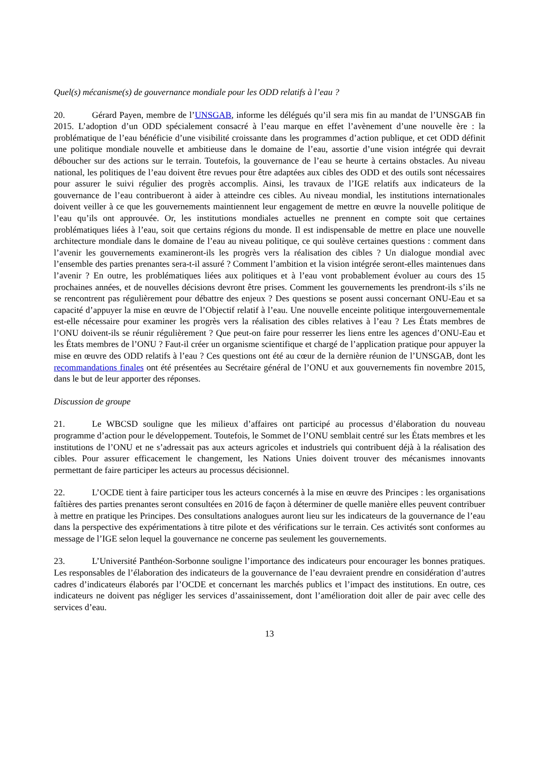Quel(s) mécanisme(s) de gouvernance mondiale pour les ODD relatifs à l’eau ?
20. Gérard Payen, membre de l’UNSGAB, informe les délégués qu’il sera mis fin au mandat de l’UNSGAB fin 2015. L’adoption d’un ODD spécialement consacré à l’eau marque en effet l’avènement d’une nouvelle ère : la problématique de l’eau bénéficie d’une visibilité croissante dans les programmes d’action publique, et cet ODD définit une politique mondiale nouvelle et ambitieuse dans le domaine de l’eau, assortie d’une vision intégrée qui devrait déboucher sur des actions sur le terrain. Toutefois, la gouvernance de l’eau se heurte à certains obstacles. Au niveau national, les politiques de l’eau doivent être revues pour être adaptées aux cibles des ODD et des outils sont nécessaires pour assurer le suivi régulier des progrès accomplis. Ainsi, les travaux de l’IGE relatifs aux indicateurs de la gouvernance de l’eau contribueront à aider à atteindre ces cibles. Au niveau mondial, les institutions internationales doivent veiller à ce que les gouvernements maintiennent leur engagement de mettre en œuvre la nouvelle politique de l’eau qu’ils ont approuvée. Or, les institutions mondiales actuelles ne prennent en compte soit que certaines problématiques liées à l’eau, soit que certains régions du monde. Il est indispensable de mettre en place une nouvelle architecture mondiale dans le domaine de l’eau au niveau politique, ce qui soulève certaines questions : comment dans l’avenir les gouvernements examineront-ils les progrès vers la réalisation des cibles ? Un dialogue mondial avec l’ensemble des parties prenantes sera-t-il assuré ? Comment l’ambition et la vision intégrée seront-elles maintenues dans l’avenir ? En outre, les problématiques liées aux politiques et à l’eau vont probablement évoluer au cours des 15 prochaines années, et de nouvelles décisions devront être prises. Comment les gouvernements les prendront-ils s’ils ne se rencontrent pas régulièrement pour débattre des enjeux ? Des questions se posent aussi concernant ONU-Eau et sa capacité d’appuyer la mise en œuvre de l’Objectif relatif à l’eau. Une nouvelle enceinte politique intergouvernementale est-elle nécessaire pour examiner les progrès vers la réalisation des cibles relatives à l’eau ? Les États membres de l’ONU doivent-ils se réunir régulièrement ? Que peut-on faire pour resserrer les liens entre les agences d’ONU-Eau et les États membres de l’ONU ? Faut-il créer un organisme scientifique et chargé de l’application pratique pour appuyer la mise en œuvre des ODD relatifs à l’eau ? Ces questions ont été au cœur de la dernière réunion de l’UNSGAB, dont les recommandations finales ont été présentées au Secrétaire général de l’ONU et aux gouvernements fin novembre 2015, dans le but de leur apporter des réponses.
Discussion de groupe
21. Le WBCSD souligne que les milieux d’affaires ont participé au processus d’élaboration du nouveau programme d’action pour le développement. Toutefois, le Sommet de l’ONU semblait centré sur les États membres et les institutions de l’ONU et ne s’adressait pas aux acteurs agricoles et industriels qui contribuent déjà à la réalisation des cibles. Pour assurer efficacement le changement, les Nations Unies doivent trouver des mécanismes innovants permettant de faire participer les acteurs au processus décisionnel.
22. L’OCDE tient à faire participer tous les acteurs concernés à la mise en œuvre des Principes : les organisations faîtières des parties prenantes seront consultées en 2016 de façon à déterminer de quelle manière elles peuvent contribuer à mettre en pratique les Principes. Des consultations analogues auront lieu sur les indicateurs de la gouvernance de l’eau dans la perspective des expérimentations à titre pilote et des vérifications sur le terrain. Ces activités sont conformes au message de l’IGE selon lequel la gouvernance ne concerne pas seulement les gouvernements.
23. L’Université Panthéon-Sorbonne souligne l’importance des indicateurs pour encourager les bonnes pratiques. Les responsables de l’élaboration des indicateurs de la gouvernance de l’eau devraient prendre en considération d’autres cadres d’indicateurs élaborés par l’OCDE et concernant les marchés publics et l’impact des institutions. En outre, ces indicateurs ne doivent pas négliger les services d’assainissement, dont l’amélioration doit aller de pair avec celle des services d’eau.
13